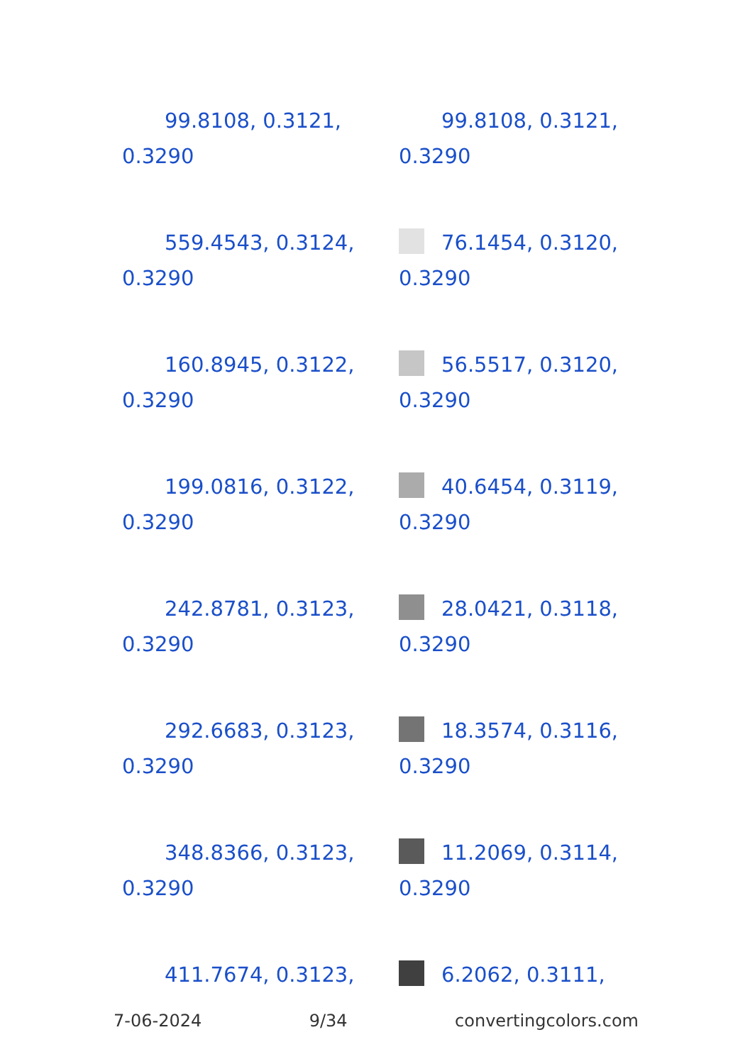99.8108, 0.3121,
0.3290
99.8108, 0.3121,
0.3290
559.4543, 0.3124,
0.3290
76.1454, 0.3120,
0.3290
160.8945, 0.3122,
0.3290
56.5517, 0.3120,
0.3290
199.0816, 0.3122,
0.3290
40.6454, 0.3119,
0.3290
242.8781, 0.3123,
0.3290
28.0421, 0.3118,
0.3290
292.6683, 0.3123,
0.3290
18.3574, 0.3116,
0.3290
348.8366, 0.3123,
0.3290
11.2069, 0.3114,
0.3290
411.7674, 0.3123,
6.2062, 0.3111,
7-06-2024 9/34 convertingcolors.com